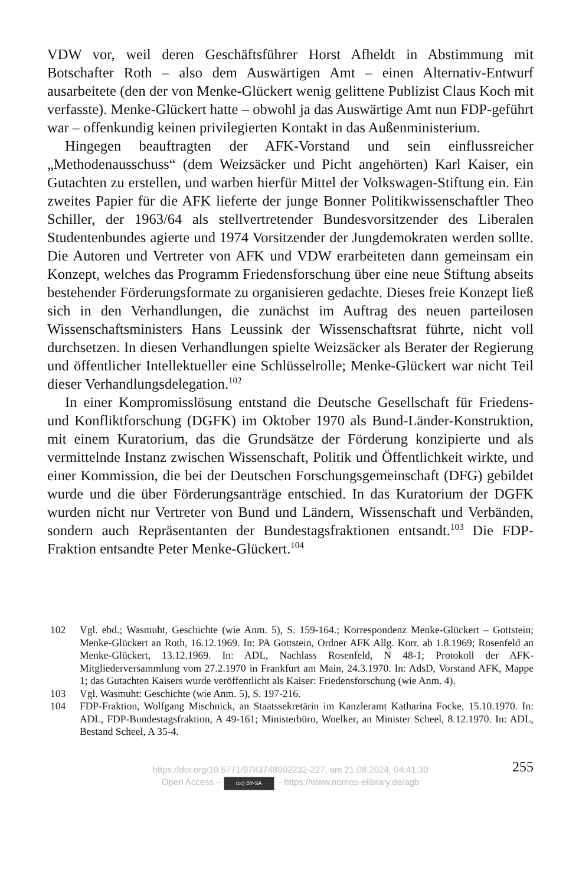VDW vor, weil deren Geschäftsführer Horst Afheldt in Abstimmung mit Botschafter Roth – also dem Auswärtigen Amt – einen Alternativ-Entwurf ausarbeitete (den der von Menke-Glückert wenig gelittene Publizist Claus Koch mit verfasste). Menke-Glückert hatte – obwohl ja das Auswärtige Amt nun FDP-geführt war – offenkundig keinen privilegierten Kontakt in das Außenministerium.
Hingegen beauftragten der AFK-Vorstand und sein einflussreicher „Methodenausschuss“ (dem Weizsäcker und Picht angehörten) Karl Kaiser, ein Gutachten zu erstellen, und warben hierfür Mittel der Volkswagen-Stiftung ein. Ein zweites Papier für die AFK lieferte der junge Bonner Politikwissenschaftler Theo Schiller, der 1963/64 als stellvertretender Bundesvorsitzender des Liberalen Studentenbundes agierte und 1974 Vorsitzender der Jungdemokraten werden sollte. Die Autoren und Vertreter von AFK und VDW erarbeiteten dann gemeinsam ein Konzept, welches das Programm Friedensforschung über eine neue Stiftung abseits bestehender Förderungsformate zu organisieren gedachte. Dieses freie Konzept ließ sich in den Verhandlungen, die zunächst im Auftrag des neuen parteilosen Wissenschaftsministers Hans Leussink der Wissenschaftsrat führte, nicht voll durchsetzen. In diesen Verhandlungen spielte Weizsäcker als Berater der Regierung und öffentlicher Intellektueller eine Schlüsselrolle; Menke-Glückert war nicht Teil dieser Verhandlungsdelegation.<sup>102</sup>
In einer Kompromisslösung entstand die Deutsche Gesellschaft für Friedens- und Konfliktforschung (DGFK) im Oktober 1970 als Bund-Länder-Konstruktion, mit einem Kuratorium, das die Grundsätze der Förderung konzipierte und als vermittelnde Instanz zwischen Wissenschaft, Politik und Öffentlichkeit wirkte, und einer Kommission, die bei der Deutschen Forschungsgemeinschaft (DFG) gebildet wurde und die über Förderungsanträge entschied. In das Kuratorium der DGFK wurden nicht nur Vertreter von Bund und Ländern, Wissenschaft und Verbänden, sondern auch Repräsentanten der Bundestagsfraktionen entsandt.<sup>103</sup> Die FDP-Fraktion entsandte Peter Menke-Glückert.<sup>104</sup>
102 Vgl. ebd.; Wasmuht, Geschichte (wie Anm. 5), S. 159-164.; Korrespondenz Menke-Glückert – Gottstein; Menke-Glückert an Roth, 16.12.1969. In: PA Gottstein, Ordner AFK Allg. Korr. ab 1.8.1969; Rosenfeld an Menke-Glückert, 13.12.1969. In: ADL, Nachlass Rosenfeld, N 48-1; Protokoll der AFK-Mitgliederversammlung vom 27.2.1970 in Frankfurt am Main, 24.3.1970. In: AdsD, Vorstand AFK, Mappe 1; das Gutachten Kaisers wurde veröffentlicht als Kaiser: Friedensforschung (wie Anm. 4).
103 Vgl. Wasmuht: Geschichte (wie Anm. 5), S. 197-216.
104 FDP-Fraktion, Wolfgang Mischnick, an Staatssekretärin im Kanzleramt Katharina Focke, 15.10.1970. In: ADL, FDP-Bundestagsfraktion, A 49-161; Ministerbüro, Woelker, an Minister Scheel, 8.12.1970. In: ADL, Bestand Scheel, A 35-4.
255 https://doi.org/10.5771/9783748902232-227, am 21.08.2024, 04:41:30
Open Access – (cc) BY-SA – https://www.nomos-elibrary.de/agb